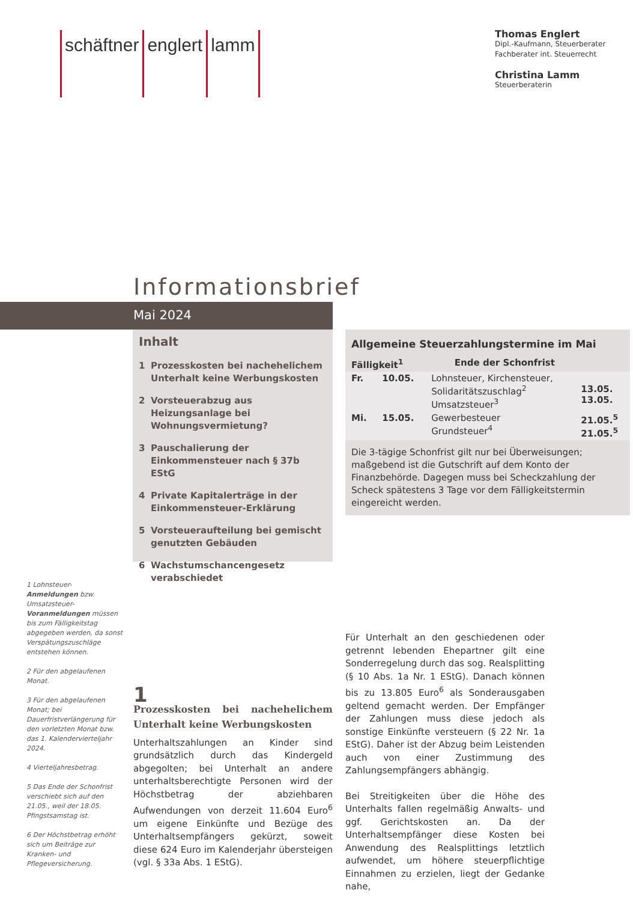schäftner englert lamm
Thomas Englert
Dipl.-Kaufmann, Steuerberater
Fachberater int. Steuerrecht
Christina Lamm
Steuerberaterin
Informationsbrief
Mai 2024
Inhalt
1 Prozesskosten bei nachehelichem Unterhalt keine Werbungskosten
2 Vorsteuerabzug aus Heizungsanlage bei Wohnungsvermietung?
3 Pauschalierung der Einkommensteuer nach § 37b EStG
4 Private Kapitalerträge in der Einkommensteuer-Erklärung
5 Vorsteueraufteilung bei gemischt genutzten Gebäuden
6 Wachstumschancengesetz verabschiedet
Allgemeine Steuerzahlungstermine im Mai
| Fälligkeit<sup>1</sup> | Ende der Schonfrist |
| --- | --- |
| Fr. | 10.05. | Lohnsteuer, Kirchensteuer, Solidaritätszuschlag<sup>2</sup> Umsatzsteuer<sup>3</sup> | 13.05. 13.05. |
| Mi. | 15.05. | Gewerbesteuer Grundsteuer<sup>4</sup> | 21.05.<sup>5</sup> 21.05.<sup>5</sup> |
Die 3-tägige Schonfrist gilt nur bei Überweisungen; maßgebend ist die Gutschrift auf dem Konto der Finanzbehörde. Dagegen muss bei Scheckzahlung der Scheck spätestens 3 Tage vor dem Fälligkeitstermin eingereicht werden.
1 Lohnsteuer-Anmeldungen bzw. Umsatzsteuer-Voranmeldungen müssen bis zum Fälligkeitstag abgegeben werden, da sonst Verspätungszuschläge entstehen können.
2 Für den abgelaufenen Monat.
3 Für den abgelaufenen Monat; bei Dauerfristverlängerung für den vorletzten Monat bzw. das 1. Kalendervierteljahr 2024.
4 Vierteljahresbetrag.
5 Das Ende der Schonfrist verschiebt sich auf den 21.05., weil der 18.05. Pfingstsamstag ist.
6 Der Höchstbetrag erhöht sich um Beiträge zur Kranken- und Pflegeversicherung.
1
Prozesskosten bei nachehelichem Unterhalt keine Werbungskosten
Unterhaltszahlungen an Kinder sind grundsätzlich durch das Kindergeld abgegolten; bei Unterhalt an andere unterhaltsberechtigte Personen wird der Höchstbetrag der abziehbaren Aufwendungen von derzeit 11.604 Euro<sup>6</sup> um eigene Einkünfte und Bezüge des Unterhaltsempfängers gekürzt, soweit diese 624 Euro im Kalenderjahr übersteigen (vgl. § 33a Abs. 1 EStG).
Für Unterhalt an den geschiedenen oder getrennt lebenden Ehepartner gilt eine Sonderregelung durch das sog. Realsplitting (§ 10 Abs. 1a Nr. 1 EStG). Danach können bis zu 13.805 Euro<sup>6</sup> als Sonderausgaben geltend gemacht werden. Der Empfänger der Zahlungen muss diese jedoch als sonstige Einkünfte versteuern (§ 22 Nr. 1a EStG). Daher ist der Abzug beim Leistenden auch von einer Zustimmung des Zahlungsempfängers abhängig.
Bei Streitigkeiten über die Höhe des Unterhalts fallen regelmäßig Anwalts- und ggf. Gerichtskosten an. Da der Unterhaltsempfänger diese Kosten bei Anwendung des Realsplittings letztlich aufwendet, um höhere steuerpflichtige Einnahmen zu erzielen, liegt der Gedanke nahe,